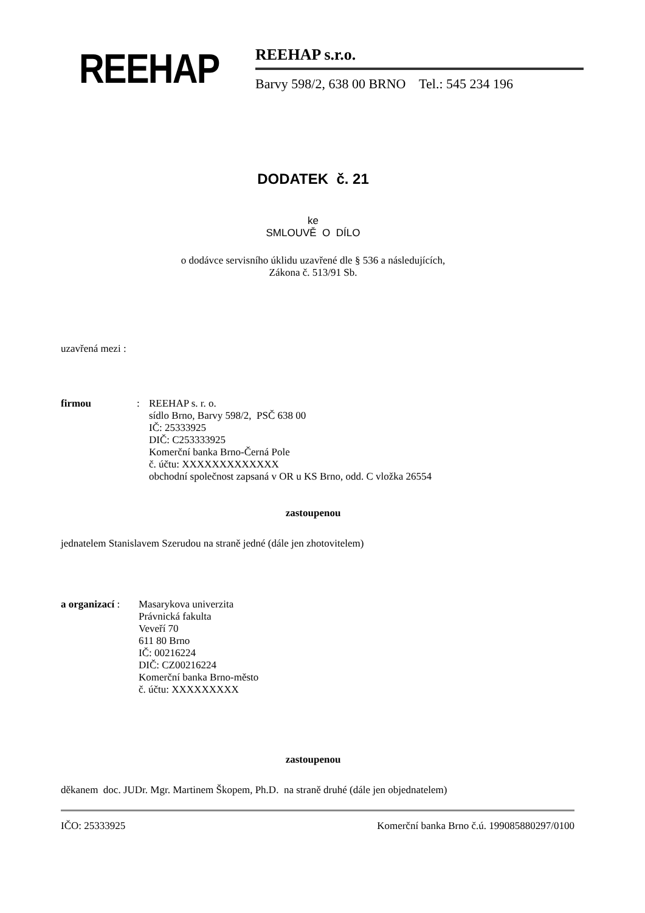REEHAP
REEHAP s.r.o.
Barvy 598/2, 638 00 BRNO Tel.: 545 234 196
DODATEK č. 21
ke
SMLOUVĚ O DÍLO
o dodávce servisního úklidu uzavřené dle § 536 a následujících,
Zákona č. 513/91 Sb.
uzavřená mezi :
firmou: REEHAP s. r. o.
sídlo Brno, Barvy 598/2, PSČ 638 00
IČ: 25333925
DIČ: C253333925
Komerční banka Brno-Černá Pole
č. účtu: XXXXXXXXXXXXX
obchodní společnost zapsaná v OR u KS Brno, odd. C vložka 26554
zastoupenou
jednatelem Stanislavem Szerudou na straně jedné (dále jen zhotovitelem)
a organizací : Masarykova univerzita
Právnická fakulta
Veveří 70
611 80 Brno
IČ: 00216224
DIČ: CZ00216224
Komerční banka Brno-město
č. účtu: XXXXXXXXX
zastoupenou
děkanem doc. JUDr. Mgr. Martinem Škopem, Ph.D. na straně druhé (dále jen objednatelem)
IČO: 25333925 Komerční banka Brno č.ú. 199085880297/0100